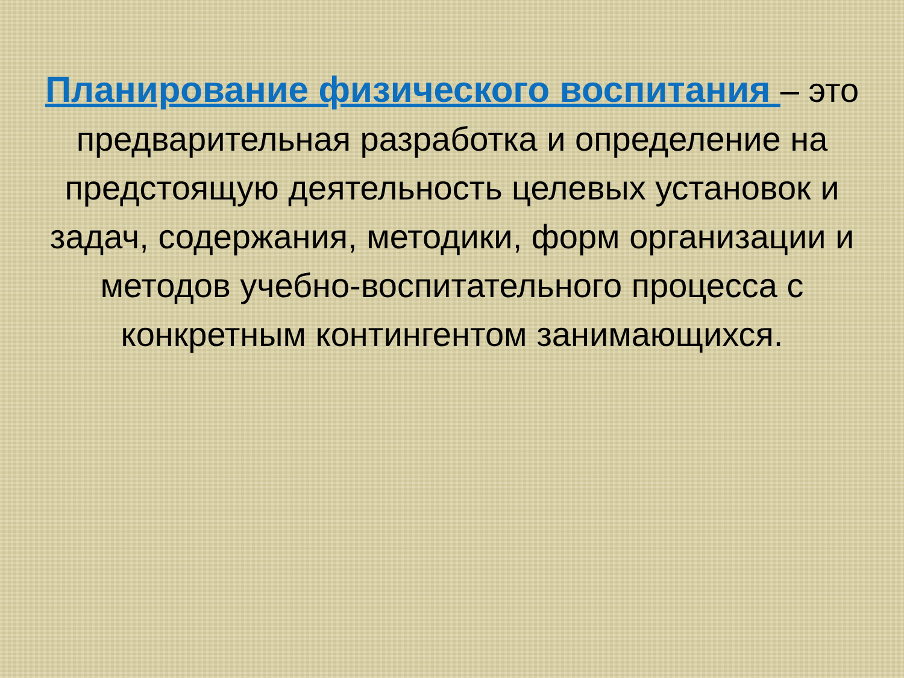Планирование физического воспитания – это предварительная разработка и определение на предстоящую деятельность целевых установок и задач, содержания, методики, форм организации и методов учебно-воспитательного процесса с конкретным контингентом занимающихся.